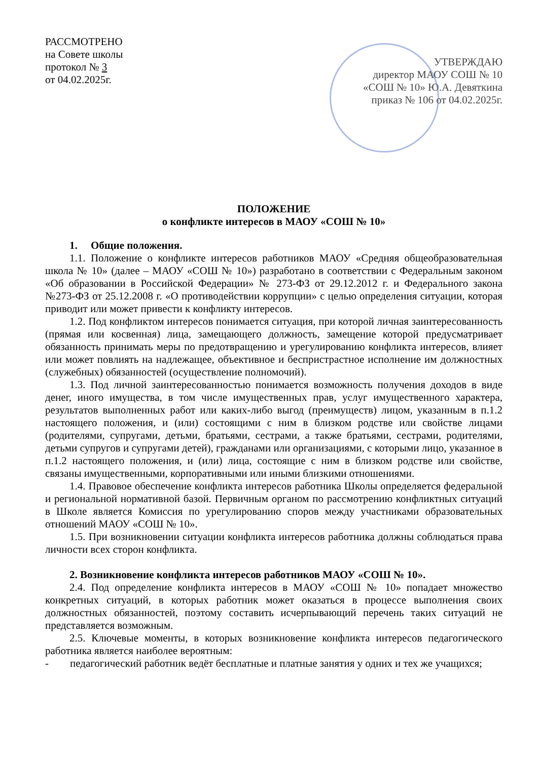РАССМОТРЕНО
на Совете школы
протокол № 3
от 04.02.2025г.
УТВЕРЖДАЮ
директор МАОУ СОШ № 10
«СОШ № 10» Ю.А. Девяткина
приказ № 106 от 04.02.2025г.
ПОЛОЖЕНИЕ
о конфликте интересов в МАОУ «СОШ № 10»
1. Общие положения.
1.1. Положение о конфликте интересов работников МАОУ «Средняя общеобразовательная школа № 10» (далее – МАОУ «СОШ № 10») разработано в соответствии с Федеральным законом «Об образовании в Российской Федерации» № 273-ФЗ от 29.12.2012 г. и Федерального закона №273-ФЗ от 25.12.2008 г. «О противодействии коррупции» с целью определения ситуации, которая приводит или может привести к конфликту интересов.
1.2. Под конфликтом интересов понимается ситуация, при которой личная заинтересованность (прямая или косвенная) лица, замещающего должность, замещение которой предусматривает обязанность принимать меры по предотвращению и урегулированию конфликта интересов, влияет или может повлиять на надлежащее, объективное и беспристрастное исполнение им должностных (служебных) обязанностей (осуществление полномочий).
1.3. Под личной заинтересованностью понимается возможность получения доходов в виде денег, иного имущества, в том числе имущественных прав, услуг имущественного характера, результатов выполненных работ или каких-либо выгод (преимуществ) лицом, указанным в п.1.2 настоящего положения, и (или) состоящими с ним в близком родстве или свойстве лицами (родителями, супругами, детьми, братьями, сестрами, а также братьями, сестрами, родителями, детьми супругов и супругами детей), гражданами или организациями, с которыми лицо, указанное в п.1.2 настоящего положения, и (или) лица, состоящие с ним в близком родстве или свойстве, связаны имущественными, корпоративными или иными близкими отношениями.
1.4. Правовое обеспечение конфликта интересов работника Школы определяется федеральной и региональной нормативной базой. Первичным органом по рассмотрению конфликтных ситуаций в Школе является Комиссия по урегулированию споров между участниками образовательных отношений МАОУ «СОШ № 10».
1.5. При возникновении ситуации конфликта интересов работника должны соблюдаться права личности всех сторон конфликта.
2. Возникновение конфликта интересов работников МАОУ «СОШ № 10».
2.4. Под определение конфликта интересов в МАОУ «СОШ № 10» попадает множество конкретных ситуаций, в которых работник может оказаться в процессе выполнения своих должностных обязанностей, поэтому составить исчерпывающий перечень таких ситуаций не представляется возможным.
2.5. Ключевые моменты, в которых возникновение конфликта интересов педагогического работника является наиболее вероятным:
- педагогический работник ведёт бесплатные и платные занятия у одних и тех же учащихся;